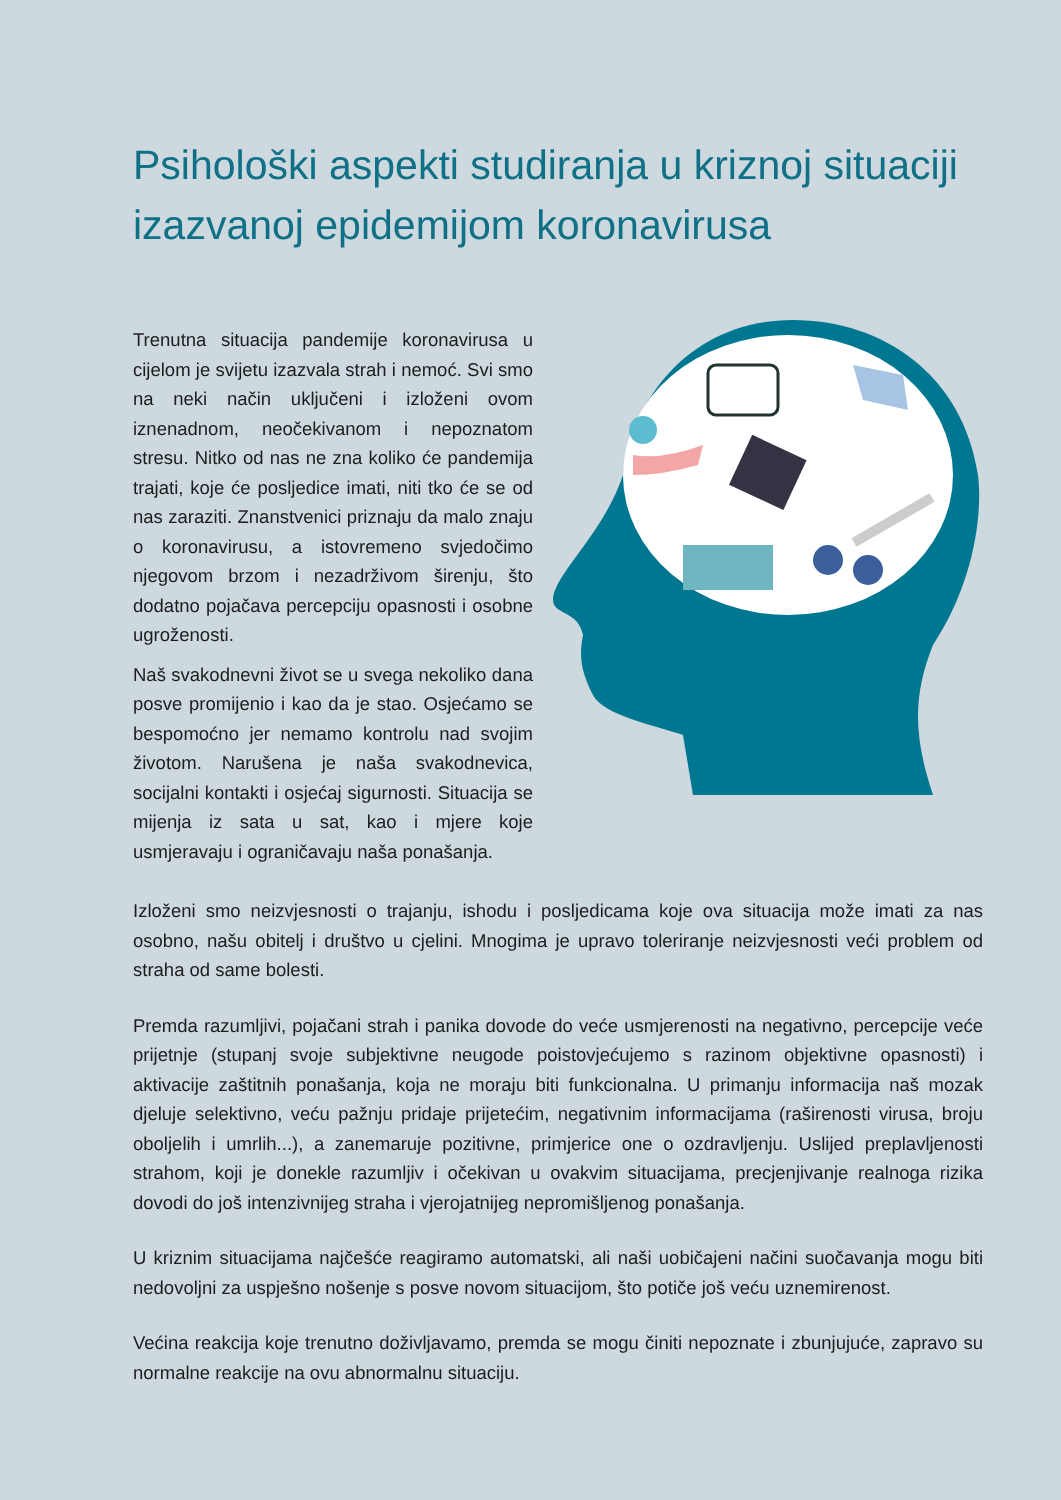Psihološki aspekti studiranja u kriznoj situaciji izazvanoj epidemijom koronavirusa
Trenutna situacija pandemije koronavirusa u cijelom je svijetu izazvala strah i nemoć. Svi smo na neki način uključeni i izloženi ovom iznenadnom, neočekivanom i nepoznatom stresu. Nitko od nas ne zna koliko će pandemija trajati, koje će posljedice imati, niti tko će se od nas zaraziti. Znanstvenici priznaju da malo znaju o koronavirusu, a istovremeno svjedočimo njegovom brzom i nezadrživom širenju, što dodatno pojačava percepciju opasnosti i osobne ugroženosti.
Naš svakodnevni život se u svega nekoliko dana posve promijenio i kao da je stao. Osjećamo se bespomoćno jer nemamo kontrolu nad svojim životom. Narušena je naša svakodnevica, socijalni kontakti i osjećaj sigurnosti. Situacija se mijenja iz sata u sat, kao i mjere koje usmjeravaju i ograničavaju naša ponašanja.
Izloženi smo neizvjesnosti o trajanju, ishodu i posljedicama koje ova situacija može imati za nas osobno, našu obitelj i društvo u cjelini. Mnogima je upravo toleriranje neizvjesnosti veći problem od straha od same bolesti.
Premda razumljivi, pojačani strah i panika dovode do veće usmjerenosti na negativno, percepcije veće prijetnje (stupanj svoje subjektivne neugode poistovjećujemo s razinom objektivne opasnosti) i aktivacije zaštitnih ponašanja, koja ne moraju biti funkcionalna. U primanju informacija naš mozak djeluje selektivno, veću pažnju pridaje prijetećim, negativnim informacijama (raširenosti virusa, broju oboljelih i umrlih...), a zanemaruje pozitivne, primjerice one o ozdravljenju. Uslijed preplavljenosti strahom, koji je donekle razumljiv i očekivan u ovakvim situacijama, precjenjivanje realnoga rizika dovodi do još intenzivnijeg straha i vjerojatnijeg nepromišljenog ponašanja.
U kriznim situacijama najčešće reagiramo automatski, ali naši uobičajeni načini suočavanja mogu biti nedovoljni za uspješno nošenje s posve novom situacijom, što potiče još veću uznemirenost.
Većina reakcija koje trenutno doživljavamo, premda se mogu činiti nepoznate i zbunjujuće, zapravo su normalne reakcije na ovu abnormalnu situaciju.